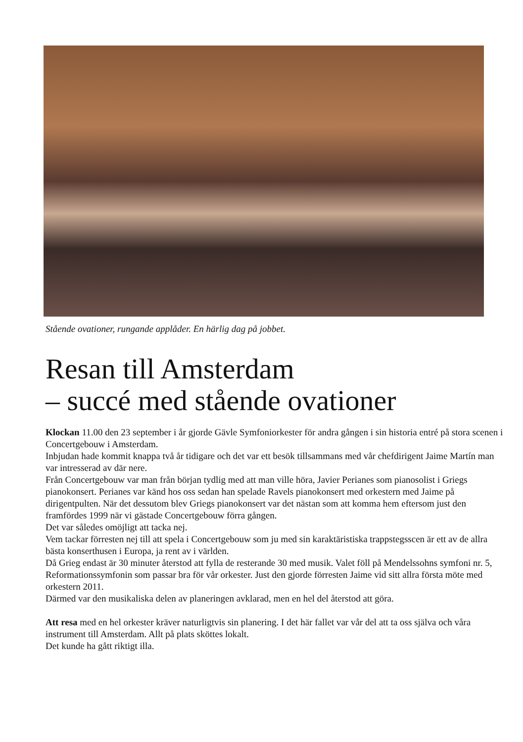Stående ovationer, rungande applåder. En härlig dag på jobbet.
Resan till Amsterdam
– succé med stående ovationer
Klockan 11.00 den 23 september i år gjorde Gävle Symfoniorkester för andra gången i sin historia entré på stora scenen i Concertgebouw i Amsterdam.
Inbjudan hade kommit knappa två år tidigare och det var ett besök tillsammans med vår chefdirigent Jaime Martín man var intresserad av där nere.
Från Concertgebouw var man från början tydlig med att man ville höra, Javier Perianes som pianosolist i Griegs pianokonsert. Perianes var känd hos oss sedan han spelade Ravels pianokonsert med orkestern med Jaime på dirigentpulten. När det dessutom blev Griegs pianokonsert var det nästan som att komma hem eftersom just den framfördes 1999 när vi gästade Concertgebouw förra gången.
Det var således omöjligt att tacka nej.
Vem tackar förresten nej till att spela i Concertgebouw som ju med sin karaktäristiska trappstegsscen är ett av de allra bästa konserthusen i Europa, ja rent av i världen.
Då Grieg endast är 30 minuter återstod att fylla de resterande 30 med musik. Valet föll på Mendelssohns symfoni nr. 5, Reformationssymfonin som passar bra för vår orkester. Just den gjorde förresten Jaime vid sitt allra första möte med orkestern 2011.
Därmed var den musikaliska delen av planeringen avklarad, men en hel del återstod att göra.
Att resa med en hel orkester kräver naturligtvis sin planering. I det här fallet var vår del att ta oss själva och våra instrument till Amsterdam. Allt på plats sköttes lokalt.
Det kunde ha gått riktigt illa.